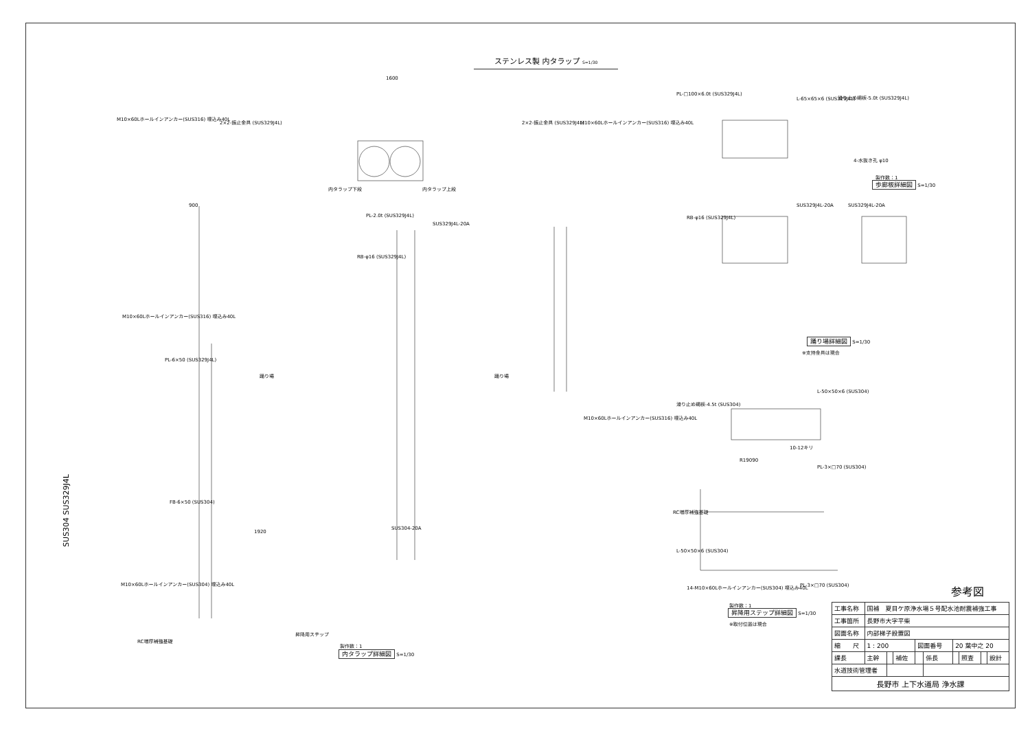ステンレス製 内タラップ S=1/30
M10×60Lホールインアンカー(SUS316) 埋込み40L
2×2-振止金具 (SUS329J4L)
1600
内タラップ下段 内タラップ上段
2×2-振止金具 (SUS329J4L)
M10×60Lホールインアンカー(SUS316) 埋込み40L
PL-□100×6.0t (SUS329J4L)
L-65×65×6 (SUS329J4L) 滑り止め鋼板-5.0t (SUS329J4L)
4-水抜き孔 φ10
製作数：1
歩廊板詳細図 S=1/30
RB-φ16 (SUS329J4L)
SUS329J4L-20A SUS329J4L-20A
踊り場詳細図 S=1/30
※支持金具は現合
900
PL-2.0t (SUS329J4L)
SUS329J4L-20A
RB-φ16 (SUS329J4L)
M10×60Lホールインアンカー(SUS316) 埋込み40L
PL-6×50 (SUS329J4L)
踊り場 踊り場
M10×60Lホールインアンカー(SUS316) 埋込み40L
滑り止め鋼板-4.5t (SUS304)
L-50×50×6 (SUS304)
10-12キリ
PL-3×□70 (SUS304)
R19090
FB-6×50 (SUS304)
SUS304 SUS329J4L
1920
SUS304-20A
M10×60Lホールインアンカー(SUS304) 埋込み40L
RC増厚補強基礎
L-50×50×6 (SUS304)
14-M10×60Lホールインアンカー(SUS304) 埋込み40L
PL-3×□70 (SUS304)
RC増厚補強基礎
昇降用ステップ
製作数：1
内タラップ詳細図 S=1/30
製作数：1
昇降用ステップ詳細図 S=1/30
※取付位置は現合
参考図
| 工事名称 | 国補 夏目ケ原浄水場５号配水池耐震補強工事 | | | | | | | | |
| 工事箇所 | 長野市大字平柴 | | | | | | | | |
| 図面名称 | 内部梯子設置図 | | | | | | | | |
| 縮 尺 | 1 : 200 | | | 図面番号 | | 20 葉中之 20 | | | |
| 課長 | 主幹 | | 補佐 | | 係長 | | 照査 | | 設計 |
| 水道技術管理者 | | | | | | | | | |
| 長野市 上下水道局 浄水課 | | | | | | | | | |